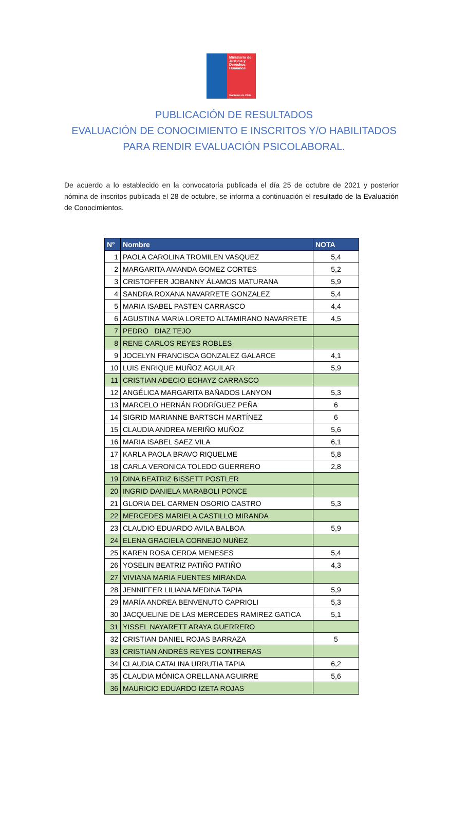Ministerio de Justicia y Derechos Humanos
Gobierno de Chile
PUBLICACIÓN DE RESULTADOS
EVALUACIÓN DE CONOCIMIENTO E INSCRITOS Y/O HABILITADOS
PARA RENDIR EVALUACIÓN PSICOLABORAL.
De acuerdo a lo establecido en la convocatoria publicada el día 25 de octubre de 2021 y posterior nómina de inscritos publicada el 28 de octubre, se informa a continuación el resultado de la Evaluación de Conocimientos.
| N° | Nombre | NOTA |
| --- | --- | --- |
| 1 | PAOLA CAROLINA TROMILEN VASQUEZ | 5,4 |
| 2 | MARGARITA AMANDA GOMEZ CORTES | 5,2 |
| 3 | CRISTOFFER JOBANNY ÁLAMOS MATURANA | 5,9 |
| 4 | SANDRA ROXANA NAVARRETE GONZALEZ | 5,4 |
| 5 | MARIA ISABEL PASTEN CARRASCO | 4,4 |
| 6 | AGUSTINA MARIA LORETO ALTAMIRANO NAVARRETE | 4,5 |
| 7 | PEDRO DIAZ TEJO | |
| 8 | RENE CARLOS REYES ROBLES | |
| 9 | JOCELYN FRANCISCA GONZALEZ GALARCE | 4,1 |
| 10 | LUIS ENRIQUE MUÑOZ AGUILAR | 5,9 |
| 11 | CRISTIAN ADECIO ECHAYZ CARRASCO | |
| 12 | ANGÉLICA MARGARITA BAÑADOS LANYON | 5,3 |
| 13 | MARCELO HERNÁN RODRÍGUEZ PEÑA | 6 |
| 14 | SIGRID MARIANNE BARTSCH MARTÍNEZ | 6 |
| 15 | CLAUDIA ANDREA MERIÑO MUÑOZ | 5,6 |
| 16 | MARIA ISABEL SAEZ VILA | 6,1 |
| 17 | KARLA PAOLA BRAVO RIQUELME | 5,8 |
| 18 | CARLA VERONICA TOLEDO GUERRERO | 2,8 |
| 19 | DINA BEATRIZ BISSETT POSTLER | |
| 20 | INGRID DANIELA MARABOLI PONCE | |
| 21 | GLORIA DEL CARMEN OSORIO CASTRO | 5,3 |
| 22 | MERCEDES MARIELA CASTILLO MIRANDA | |
| 23 | CLAUDIO EDUARDO AVILA BALBOA | 5,9 |
| 24 | ELENA GRACIELA CORNEJO NUÑEZ | |
| 25 | KAREN ROSA CERDA MENESES | 5,4 |
| 26 | YOSELIN BEATRIZ PATIÑO PATIÑO | 4,3 |
| 27 | VIVIANA MARIA FUENTES MIRANDA | |
| 28 | JENNIFFER LILIANA MEDINA TAPIA | 5,9 |
| 29 | MARÍA ANDREA BENVENUTO CAPRIOLI | 5,3 |
| 30 | JACQUELINE DE LAS MERCEDES RAMIREZ GATICA | 5,1 |
| 31 | YISSEL NAYARETT ARAYA GUERRERO | |
| 32 | CRISTIAN DANIEL ROJAS BARRAZA | 5 |
| 33 | CRISTIAN ANDRÉS REYES CONTRERAS | |
| 34 | CLAUDIA CATALINA URRUTIA TAPIA | 6,2 |
| 35 | CLAUDIA MÓNICA ORELLANA AGUIRRE | 5,6 |
| 36 | MAURICIO EDUARDO IZETA ROJAS | |